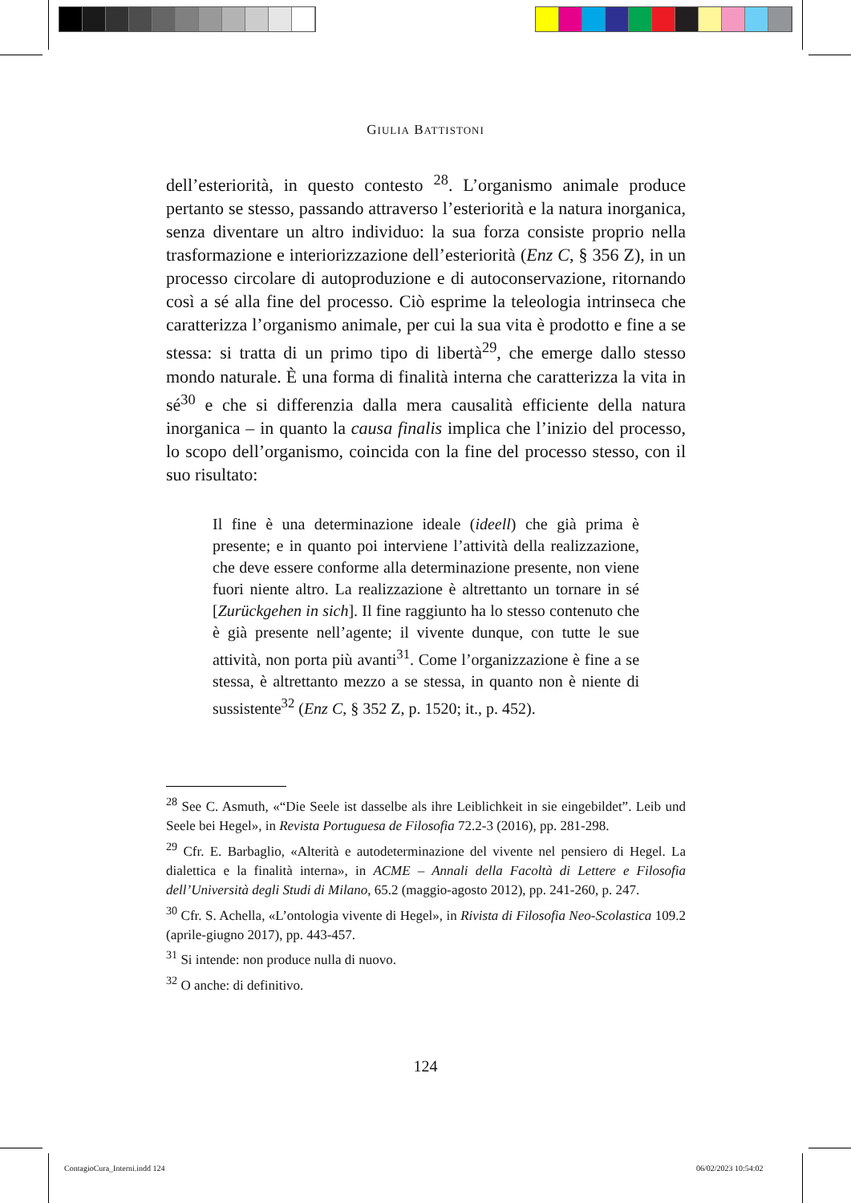GIULIA BATTISTONI
dell’esteriorità, in questo contesto <sup>28</sup>. L’organismo animale produce pertanto se stesso, passando attraverso l’esteriorità e la natura inorganica, senza diventare un altro individuo: la sua forza consiste proprio nella trasformazione e interiorizzazione dell’esteriorità (Enz C, § 356 Z), in un processo circolare di autoproduzione e di autoconservazione, ritornando così a sé alla fine del processo. Ciò esprime la teleologia intrinseca che caratterizza l’organismo animale, per cui la sua vita è prodotto e fine a se stessa: si tratta di un primo tipo di libertà<sup>29</sup>, che emerge dallo stesso mondo naturale. È una forma di finalità interna che caratterizza la vita in sé<sup>30</sup> e che si differenzia dalla mera causalità efficiente della natura inorganica – in quanto la causa finalis implica che l’inizio del processo, lo scopo dell’organismo, coincida con la fine del processo stesso, con il suo risultato:
Il fine è una determinazione ideale (ideell) che già prima è presente; e in quanto poi interviene l’attività della realizzazione, che deve essere conforme alla determinazione presente, non viene fuori niente altro. La realizzazione è altrettanto un tornare in sé [Zurückgehen in sich]. Il fine raggiunto ha lo stesso contenuto che è già presente nell’agente; il vivente dunque, con tutte le sue attività, non porta più avanti<sup>31</sup>. Come l’organizzazione è fine a se stessa, è altrettanto mezzo a se stessa, in quanto non è niente di sussistente<sup>32</sup> (Enz C, § 352 Z, p. 1520; it., p. 452).
<sup>28</sup> See C. Asmuth, «“Die Seele ist dasselbe als ihre Leiblichkeit in sie eingebildet”. Leib und Seele bei Hegel», in Revista Portuguesa de Filosofia 72.2-3 (2016), pp. 281-298.
<sup>29</sup> Cfr. E. Barbaglio, «Alterità e autodeterminazione del vivente nel pensiero di Hegel. La dialettica e la finalità interna», in ACME – Annali della Facoltà di Lettere e Filosofia dell’Università degli Studi di Milano, 65.2 (maggio-agosto 2012), pp. 241-260, p. 247.
<sup>30</sup> Cfr. S. Achella, «L’ontologia vivente di Hegel», in Rivista di Filosofia Neo-Scolastica 109.2 (aprile-giugno 2017), pp. 443-457.
<sup>31</sup> Si intende: non produce nulla di nuovo.
<sup>32</sup> O anche: di definitivo.
124
ContagioCura_Interni.indd 124 06/02/2023 10:54:02